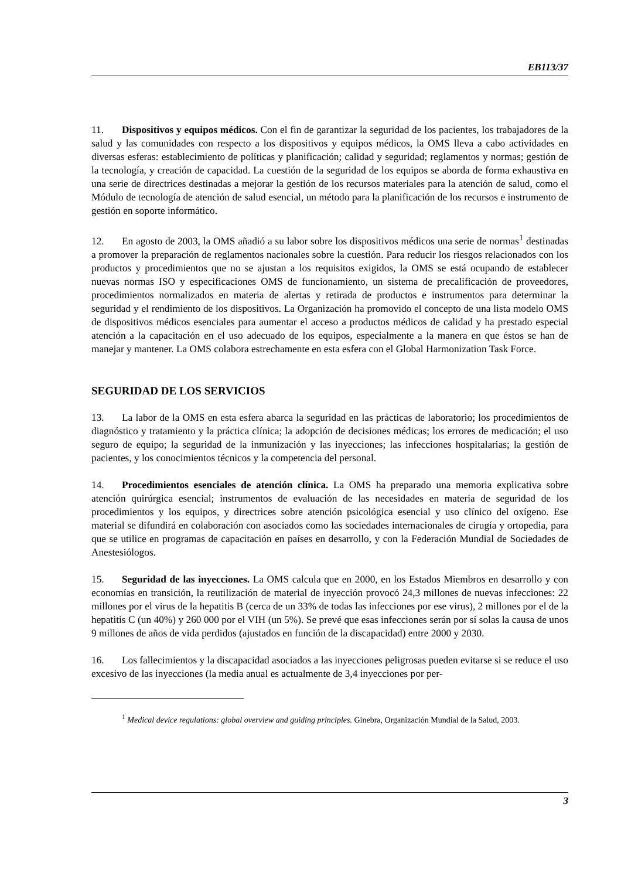EB113/37
11. Dispositivos y equipos médicos. Con el fin de garantizar la seguridad de los pacientes, los trabajadores de la salud y las comunidades con respecto a los dispositivos y equipos médicos, la OMS lleva a cabo actividades en diversas esferas: establecimiento de políticas y planificación; calidad y seguridad; reglamentos y normas; gestión de la tecnología, y creación de capacidad. La cuestión de la seguridad de los equipos se aborda de forma exhaustiva en una serie de directrices destinadas a mejorar la gestión de los recursos materiales para la atención de salud, como el Módulo de tecnología de atención de salud esencial, un método para la planificación de los recursos e instrumento de gestión en soporte informático.
12. En agosto de 2003, la OMS añadió a su labor sobre los dispositivos médicos una serie de normas<sup>1</sup> destinadas a promover la preparación de reglamentos nacionales sobre la cuestión. Para reducir los riesgos relacionados con los productos y procedimientos que no se ajustan a los requisitos exigidos, la OMS se está ocupando de establecer nuevas normas ISO y especificaciones OMS de funcionamiento, un sistema de precalificación de proveedores, procedimientos normalizados en materia de alertas y retirada de productos e instrumentos para determinar la seguridad y el rendimiento de los dispositivos. La Organización ha promovido el concepto de una lista modelo OMS de dispositivos médicos esenciales para aumentar el acceso a productos médicos de calidad y ha prestado especial atención a la capacitación en el uso adecuado de los equipos, especialmente a la manera en que éstos se han de manejar y mantener. La OMS colabora estrechamente en esta esfera con el Global Harmonization Task Force.
SEGURIDAD DE LOS SERVICIOS
13. La labor de la OMS en esta esfera abarca la seguridad en las prácticas de laboratorio; los procedimientos de diagnóstico y tratamiento y la práctica clínica; la adopción de decisiones médicas; los errores de medicación; el uso seguro de equipo; la seguridad de la inmunización y las inyecciones; las infecciones hospitalarias; la gestión de pacientes, y los conocimientos técnicos y la competencia del personal.
14. Procedimientos esenciales de atención clínica. La OMS ha preparado una memoria explicativa sobre atención quirúrgica esencial; instrumentos de evaluación de las necesidades en materia de seguridad de los procedimientos y los equipos, y directrices sobre atención psicológica esencial y uso clínico del oxígeno. Ese material se difundirá en colaboración con asociados como las sociedades internacionales de cirugía y ortopedia, para que se utilice en programas de capacitación en países en desarrollo, y con la Federación Mundial de Sociedades de Anestesiólogos.
15. Seguridad de las inyecciones. La OMS calcula que en 2000, en los Estados Miembros en desarrollo y con economías en transición, la reutilización de material de inyección provocó 24,3 millones de nuevas infecciones: 22 millones por el virus de la hepatitis B (cerca de un 33% de todas las infecciones por ese virus), 2 millones por el de la hepatitis C (un 40%) y 260 000 por el VIH (un 5%). Se prevé que esas infecciones serán por sí solas la causa de unos 9 millones de años de vida perdidos (ajustados en función de la discapacidad) entre 2000 y 2030.
16. Los fallecimientos y la discapacidad asociados a las inyecciones peligrosas pueden evitarse si se reduce el uso excesivo de las inyecciones (la media anual es actualmente de 3,4 inyecciones por per-
<sup>1</sup> Medical device regulations: global overview and guiding principles. Ginebra, Organización Mundial de la Salud, 2003.
3